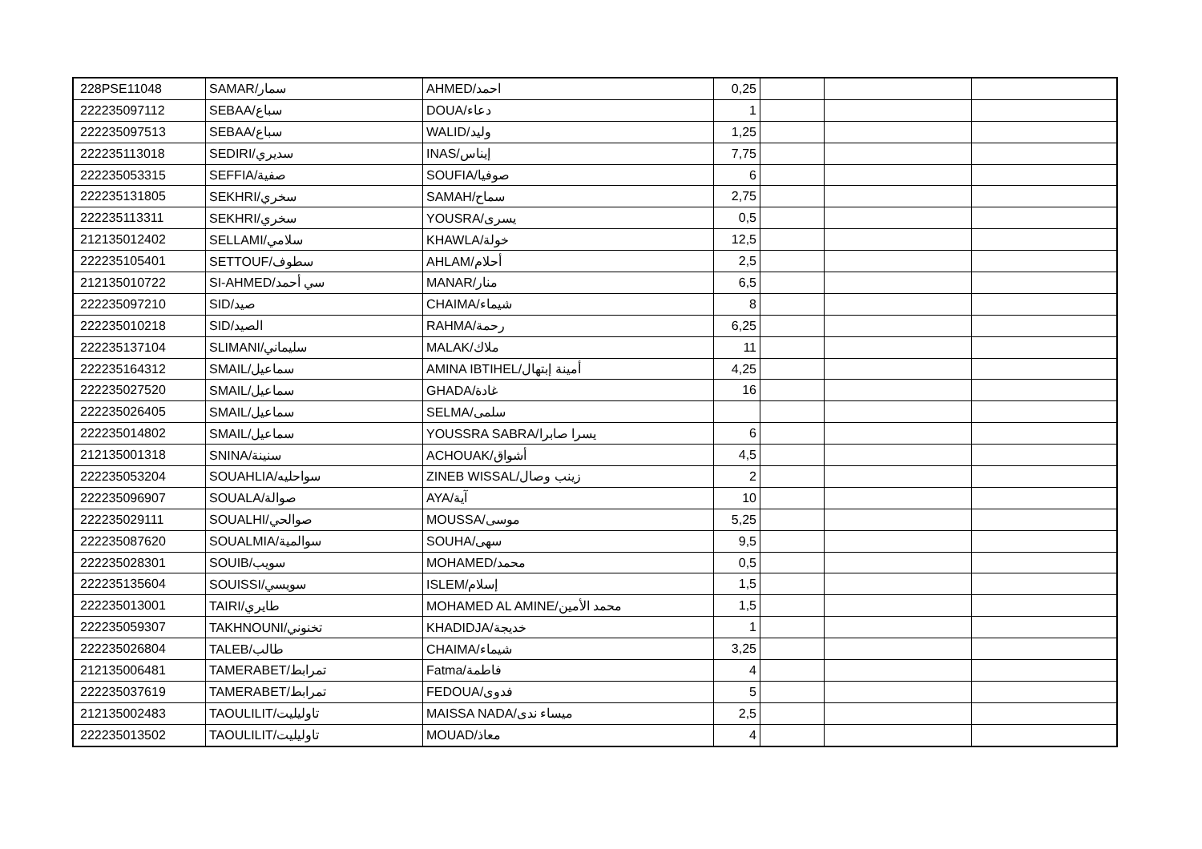| 228PSE11048 | SAMAR/سمار | AHMED/احمد | 0,25 | | | |
| 222235097112 | SEBAA/سباع | DOUA/دعاء | 1 | | | |
| 222235097513 | SEBAA/سباع | WALID/وليد | 1,25 | | | |
| 222235113018 | SEDIRI/سديري | INAS/إيناس | 7,75 | | | |
| 222235053315 | SEFFIA/صفية | SOUFIA/صوفيا | 6 | | | |
| 222235131805 | SEKHRI/سخري | SAMAH/سماح | 2,75 | | | |
| 222235113311 | SEKHRI/سخري | YOUSRA/يسرى | 0,5 | | | |
| 212135012402 | SELLAMI/سلامي | KHAWLA/خولة | 12,5 | | | |
| 222235105401 | SETTOUF/سطوف | AHLAM/أحلام | 2,5 | | | |
| 212135010722 | SI-AHMED/سي أحمد | MANAR/منار | 6,5 | | | |
| 222235097210 | SID/صيد | CHAIMA/شيماء | 8 | | | |
| 222235010218 | SID/الصيد | RAHMA/رحمة | 6,25 | | | |
| 222235137104 | SLIMANI/سليماني | MALAK/ملاك | 11 | | | |
| 222235164312 | SMAIL/سماعيل | AMINA IBTIHEL/أمينة إبتهال | 4,25 | | | |
| 222235027520 | SMAIL/سماعيل | GHADA/غادة | 16 | | | |
| 222235026405 | SMAIL/سماعيل | SELMA/سلمى | | | | |
| 222235014802 | SMAIL/سماعيل | YOUSSRA SABRA/يسرا صابرا | 6 | | | |
| 212135001318 | SNINA/سنينة | ACHOUAK/أشواق | 4,5 | | | |
| 222235053204 | SOUAHLIA/سواحليه | ZINEB WISSAL/زينب وصال | 2 | | | |
| 222235096907 | SOUALA/صوالة | AYA/آية | 10 | | | |
| 222235029111 | SOUALHI/صوالحي | MOUSSA/موسى | 5,25 | | | |
| 222235087620 | SOUALMIA/سوالمية | SOUHA/سهى | 9,5 | | | |
| 222235028301 | SOUIB/سويب | MOHAMED/محمد | 0,5 | | | |
| 222235135604 | SOUISSI/سويسي | ISLEM/إسلام | 1,5 | | | |
| 222235013001 | TAIRI/طايري | MOHAMED AL AMINE/محمد الأمين | 1,5 | | | |
| 222235059307 | TAKHNOUNI/تخنوني | KHADIDJA/خديجة | 1 | | | |
| 222235026804 | TALEB/طالب | CHAIMA/شيماء | 3,25 | | | |
| 212135006481 | TAMERABET/تمرابط | Fatma/فاطمة | 4 | | | |
| 222235037619 | TAMERABET/تمرابط | FEDOUA/فدوى | 5 | | | |
| 212135002483 | TAOULILIT/تاوليليت | MAISSA NADA/ميساء ندى | 2,5 | | | |
| 222235013502 | TAOULILIT/تاوليليت | MOUAD/معاذ | 4 | | | |